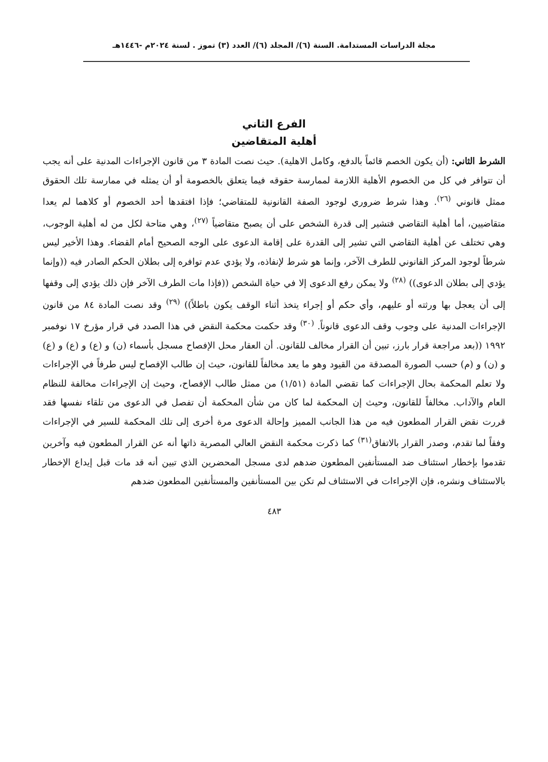مجلة الدراسات المستدامة. السنة (٦)/ المجلد (٦)/ العدد (٣) تموز . لسنة ٢٠٢٤م -١٤٤٦هـ
الفرع الثاني
أهلية المتقاضين
الشرط الثاني: (أن يكون الخصم قائماً بالدفع، وكامل الاهلية). حيث نصت المادة ٣ من قانون الإجراءات المدنية على أنه يجب أن تتوافر في كل من الخصوم الأهلية اللازمة لممارسة حقوقه فيما يتعلق بالخصومة أو أن يمثله في ممارسة تلك الحقوق ممثل قانوني <sup>(٢٦)</sup>. وهذا شرط ضروري لوجود الصفة القانونية للمتقاضي؛ فإذا افتقدها أحد الخصوم أو كلاهما لم يعدا متقاضيين، أما أهلية التقاضي فتشير إلى قدرة الشخص على أن يصبح متقاضياً <sup>(٢٧)</sup>، وهي متاحة لكل من له أهلية الوجوب، وهي تختلف عن أهلية التقاضي التي تشير إلى القدرة على إقامة الدعوى على الوجه الصحيح أمام القضاء. وهذا الأخير ليس شرطاً لوجود المركز القانوني للطرف الآخر، وإنما هو شرط لإنفاذه، ولا يؤدي عدم توافره إلى بطلان الحكم الصادر فيه ((وإنما يؤدي إلى بطلان الدعوى)) <sup>(٢٨)</sup> ولا يمكن رفع الدعوى إلا في حياة الشخص ((فإذا مات الطرف الآخر فإن ذلك يؤدي إلى وقفها إلى أن يعجل بها ورثته أو عليهم، وأي حكم أو إجراء يتخذ أثناء الوقف يكون باطلاً)) <sup>(٢٩)</sup> وقد نصت المادة ٨٤ من قانون الإجراءات المدنية على وجوب وقف الدعوى قانوناً. <sup>(٣٠)</sup> وقد حكمت محكمة النقض في هذا الصدد في قرار مؤرخ ١٧ نوفمبر ١٩٩٢ ((بعد مراجعة قرار بارز، تبين أن القرار مخالف للقانون. أن العقار محل الإفصاح مسجل بأسماء (ن) و (ع) و (ع) و (ع) و (ن) و (م) حسب الصورة المصدقة من القيود وهو ما يعد مخالفاً للقانون، حيث إن طالب الإفصاح ليس طرفاً في الإجراءات ولا تعلم المحكمة بحال الإجراءات كما تقضي المادة (١/٥١) من ممثل طالب الإفصاح، وحيث إن الإجراءات مخالفة للنظام العام والآداب. مخالفاً للقانون، وحيث إن المحكمة لما كان من شأن المحكمة أن تفصل في الدعوى من تلقاء نفسها فقد قررت نقض القرار المطعون فيه من هذا الجانب المميز وإحالة الدعوى مرة أخرى إلى تلك المحكمة للسير في الإجراءات وفقاً لما تقدم، وصدر القرار بالاتفاق<sup>(٣١)</sup> كما ذكرت محكمة النقض العالي المصرية ذاتها أنه عن القرار المطعون فيه وآخرين تقدموا بإخطار استئناف ضد المستأنفين المطعون ضدهم لدى مسجل المحضرين الذي تبين أنه قد مات قبل إيداع الإخطار بالاستئناف ونشره، فإن الإجراءات في الاستئناف لم تكن بين المستأنفين والمستأنفين المطعون ضدهم
٤٨٣